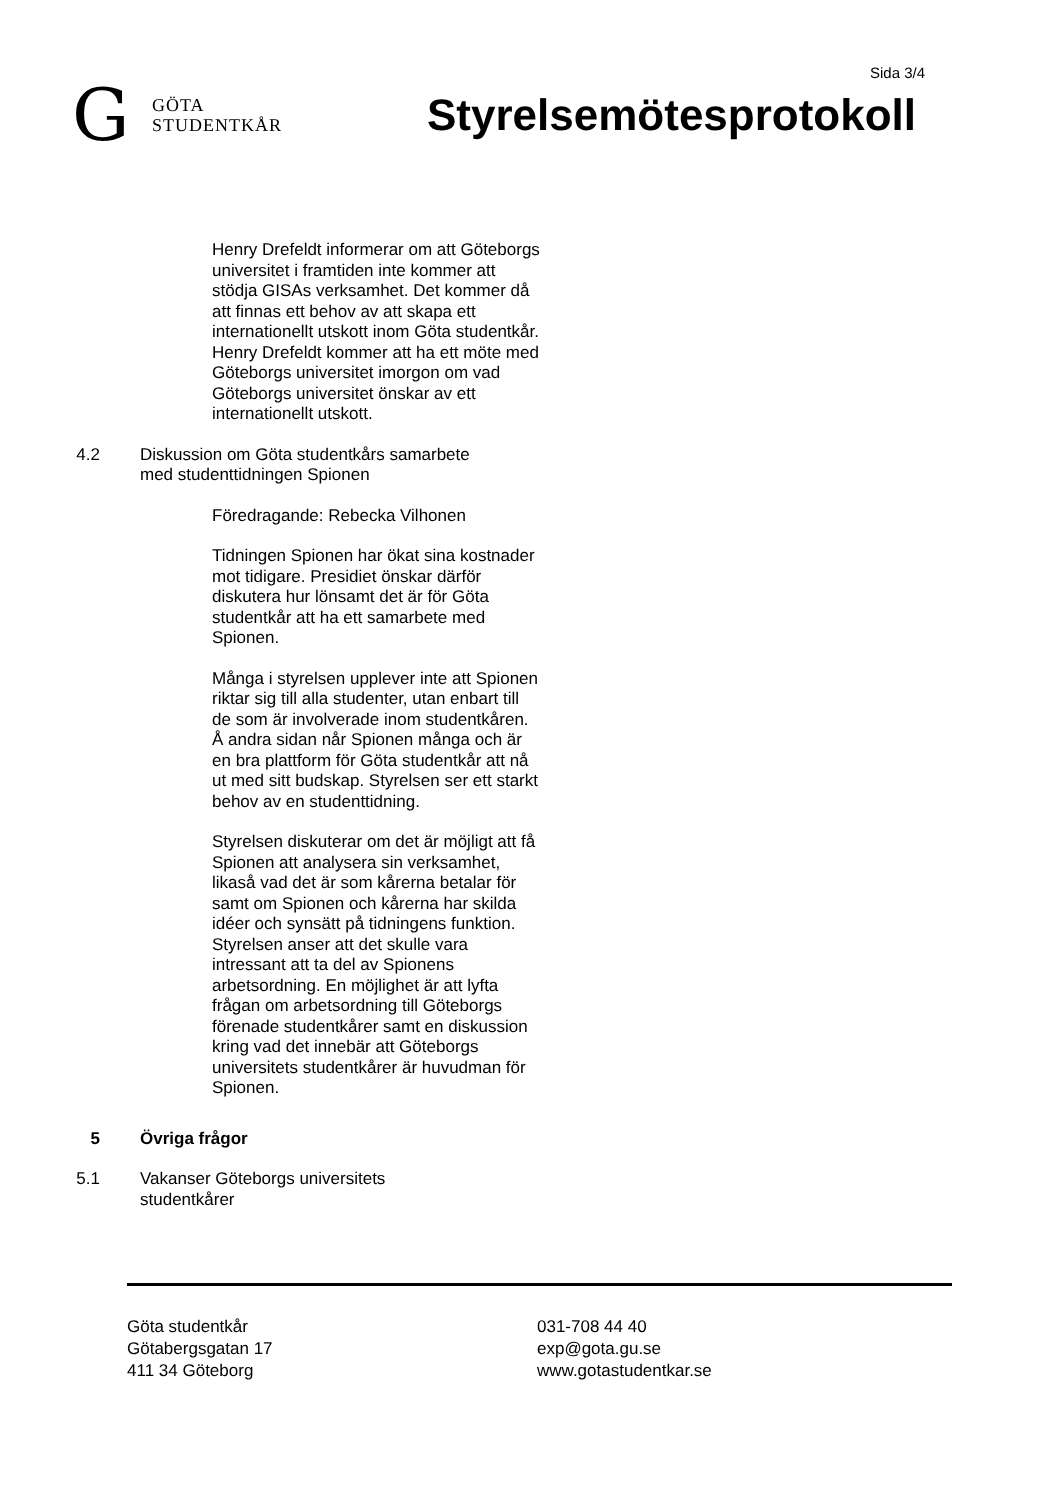Sida 3/4
G
GÖTA
STUDENTKÅR
Styrelsemötesprotokoll
Henry Drefeldt informerar om att Göteborgs universitet i framtiden inte kommer att stödja GISAs verksamhet. Det kommer då att finnas ett behov av att skapa ett internationellt utskott inom Göta studentkår. Henry Drefeldt kommer att ha ett möte med Göteborgs universitet imorgon om vad Göteborgs universitet önskar av ett internationellt utskott.
4.2 Diskussion om Göta studentkårs samarbete med studenttidningen Spionen
Föredragande: Rebecka Vilhonen
Tidningen Spionen har ökat sina kostnader mot tidigare. Presidiet önskar därför diskutera hur lönsamt det är för Göta studentkår att ha ett samarbete med Spionen.
Många i styrelsen upplever inte att Spionen riktar sig till alla studenter, utan enbart till de som är involverade inom studentkåren. Å andra sidan når Spionen många och är en bra plattform för Göta studentkår att nå ut med sitt budskap. Styrelsen ser ett starkt behov av en studenttidning.
Styrelsen diskuterar om det är möjligt att få Spionen att analysera sin verksamhet, likaså vad det är som kårerna betalar för samt om Spionen och kårerna har skilda idéer och synsätt på tidningens funktion. Styrelsen anser att det skulle vara intressant att ta del av Spionens arbetsordning. En möjlighet är att lyfta frågan om arbetsordning till Göteborgs förenade studentkårer samt en diskussion kring vad det innebär att Göteborgs universitets studentkårer är huvudman för Spionen.
5 Övriga frågor
5.1 Vakanser Göteborgs universitets studentkårer
Göta studentkår
Götabergsgatan 17
411 34 Göteborg
031-708 44 40
exp@gota.gu.se
www.gotastudentkar.se